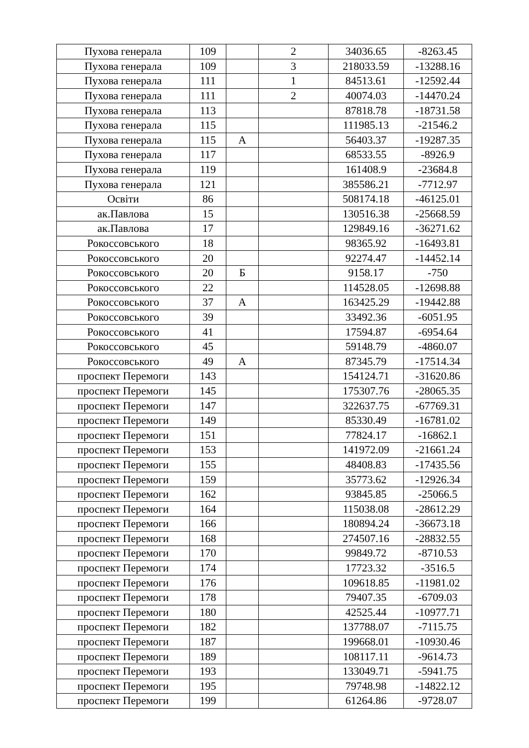| Пухова генерала | 109 | | 2 | 34036.65 | -8263.45 |
| Пухова генерала | 109 | | 3 | 218033.59 | -13288.16 |
| Пухова генерала | 111 | | 1 | 84513.61 | -12592.44 |
| Пухова генерала | 111 | | 2 | 40074.03 | -14470.24 |
| Пухова генерала | 113 | | | 87818.78 | -18731.58 |
| Пухова генерала | 115 | | | 111985.13 | -21546.2 |
| Пухова генерала | 115 | А | | 56403.37 | -19287.35 |
| Пухова генерала | 117 | | | 68533.55 | -8926.9 |
| Пухова генерала | 119 | | | 161408.9 | -23684.8 |
| Пухова генерала | 121 | | | 385586.21 | -7712.97 |
| Освіти | 86 | | | 508174.18 | -46125.01 |
| ак.Павлова | 15 | | | 130516.38 | -25668.59 |
| ак.Павлова | 17 | | | 129849.16 | -36271.62 |
| Рокоссовського | 18 | | | 98365.92 | -16493.81 |
| Рокоссовського | 20 | | | 92274.47 | -14452.14 |
| Рокоссовського | 20 | Б | | 9158.17 | -750 |
| Рокоссовського | 22 | | | 114528.05 | -12698.88 |
| Рокоссовського | 37 | А | | 163425.29 | -19442.88 |
| Рокоссовського | 39 | | | 33492.36 | -6051.95 |
| Рокоссовського | 41 | | | 17594.87 | -6954.64 |
| Рокоссовського | 45 | | | 59148.79 | -4860.07 |
| Рокоссовського | 49 | А | | 87345.79 | -17514.34 |
| проспект Перемоги | 143 | | | 154124.71 | -31620.86 |
| проспект Перемоги | 145 | | | 175307.76 | -28065.35 |
| проспект Перемоги | 147 | | | 322637.75 | -67769.31 |
| проспект Перемоги | 149 | | | 85330.49 | -16781.02 |
| проспект Перемоги | 151 | | | 77824.17 | -16862.1 |
| проспект Перемоги | 153 | | | 141972.09 | -21661.24 |
| проспект Перемоги | 155 | | | 48408.83 | -17435.56 |
| проспект Перемоги | 159 | | | 35773.62 | -12926.34 |
| проспект Перемоги | 162 | | | 93845.85 | -25066.5 |
| проспект Перемоги | 164 | | | 115038.08 | -28612.29 |
| проспект Перемоги | 166 | | | 180894.24 | -36673.18 |
| проспект Перемоги | 168 | | | 274507.16 | -28832.55 |
| проспект Перемоги | 170 | | | 99849.72 | -8710.53 |
| проспект Перемоги | 174 | | | 17723.32 | -3516.5 |
| проспект Перемоги | 176 | | | 109618.85 | -11981.02 |
| проспект Перемоги | 178 | | | 79407.35 | -6709.03 |
| проспект Перемоги | 180 | | | 42525.44 | -10977.71 |
| проспект Перемоги | 182 | | | 137788.07 | -7115.75 |
| проспект Перемоги | 187 | | | 199668.01 | -10930.46 |
| проспект Перемоги | 189 | | | 108117.11 | -9614.73 |
| проспект Перемоги | 193 | | | 133049.71 | -5941.75 |
| проспект Перемоги | 195 | | | 79748.98 | -14822.12 |
| проспект Перемоги | 199 | | | 61264.86 | -9728.07 |